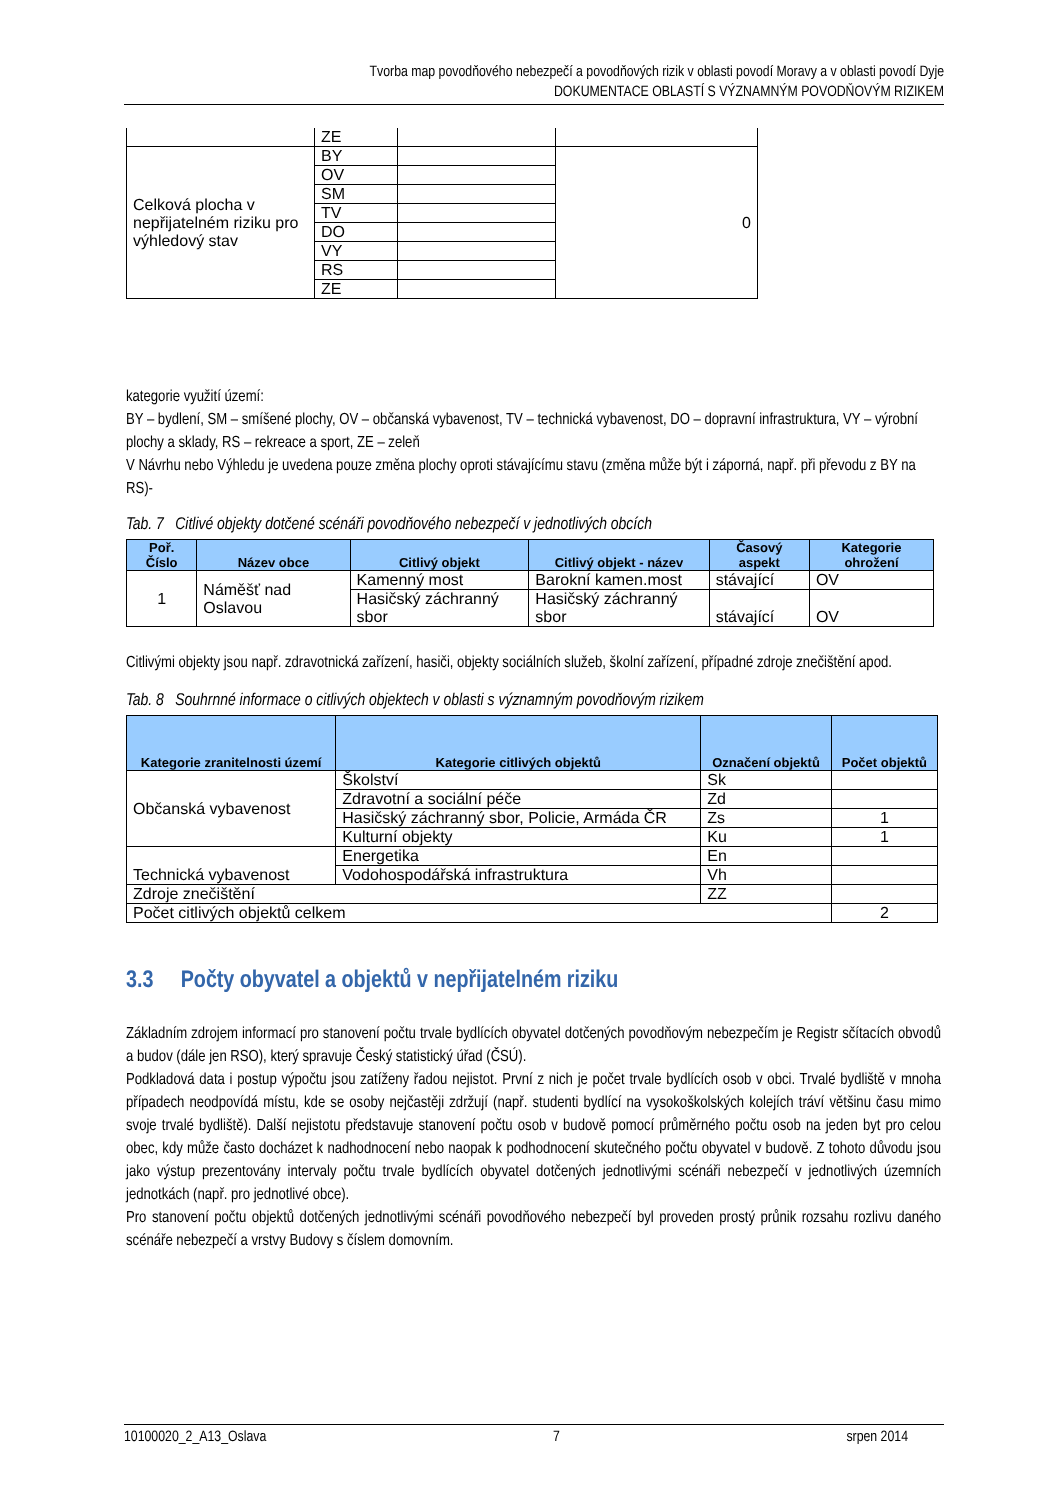Tvorba map povodňového nebezpečí a povodňových rizik v oblasti povodí Moravy a v oblasti povodí Dyje
DOKUMENTACE OBLASTÍ S VÝZNAMNÝM POVODŇOVÝM RIZIKEM
| | ZE | | |
| Celková plocha v nepřijatelném riziku pro výhledový stav | BY | | 0 |
| | OV | | |
| | SM | | |
| | TV | | |
| | DO | | |
| | VY | | |
| | RS | | |
| | ZE | | |
kategorie využití území:
BY – bydlení, SM – smíšené plochy, OV – občanská vybavenost, TV – technická vybavenost, DO – dopravní infrastruktura, VY – výrobní plochy a sklady, RS – rekreace a sport, ZE – zeleň
V Návrhu nebo Výhledu je uvedena pouze změna plochy oproti stávajícímu stavu (změna může být i záporná, např. při převodu z BY na RS)-
Tab. 7 Citlivé objekty dotčené scénáři povodňového nebezpečí v jednotlivých obcích
| Poř. Číslo | Název obce | Citlivý objekt | Citlivý objekt - název | Časový aspekt | Kategorie ohrožení |
| --- | --- | --- | --- | --- | --- |
| 1 | Náměšť nad Oslavou | Kamenný most | Barokní kamen.most | stávající | OV |
| | | Hasičský záchranný sbor | Hasičský záchranný sbor | stávající | OV |
Citlivými objekty jsou např. zdravotnická zařízení, hasiči, objekty sociálních služeb, školní zařízení, případné zdroje znečištění apod.
Tab. 8 Souhrnné informace o citlivých objektech v oblasti s významným povodňovým rizikem
| Kategorie zranitelnosti území | Kategorie citlivých objektů | Označení objektů | Počet objektů |
| --- | --- | --- | --- |
| Občanská vybavenost | Školství | Sk | |
| | Zdravotní a sociální péče | Zd | |
| | Hasičský záchranný sbor, Policie, Armáda ČR | Zs | 1 |
| | Kulturní objekty | Ku | 1 |
| Technická vybavenost | Energetika | En | |
| | Vodohospodářská infrastruktura | Vh | |
| Zdroje znečištění | | ZZ | |
| Počet citlivých objektů celkem | | | 2 |
3.3 Počty obyvatel a objektů v nepřijatelném riziku
Základním zdrojem informací pro stanovení počtu trvale bydlících obyvatel dotčených povodňovým nebezpečím je Registr sčítacích obvodů a budov (dále jen RSO), který spravuje Český statistický úřad (ČSÚ).
Podkladová data i postup výpočtu jsou zatíženy řadou nejistot. První z nich je počet trvale bydlících osob v obci. Trvalé bydliště v mnoha případech neodpovídá místu, kde se osoby nejčastěji zdržují (např. studenti bydlící na vysokoškolských kolejích tráví většinu času mimo svoje trvalé bydliště). Další nejistotu představuje stanovení počtu osob v budově pomocí průměrného počtu osob na jeden byt pro celou obec, kdy může často docházet k nadhodnocení nebo naopak k podhodnocení skutečného počtu obyvatel v budově. Z tohoto důvodu jsou jako výstup prezentovány intervaly počtu trvale bydlících obyvatel dotčených jednotlivými scénáři nebezpečí v jednotlivých územních jednotkách (např. pro jednotlivé obce).
Pro stanovení počtu objektů dotčených jednotlivými scénáři povodňového nebezpečí byl proveden prostý průnik rozsahu rozlivu daného scénáře nebezpečí a vrstvy Budovy s číslem domovním.
10100020_2_A13_Oslava 7 srpen 2014